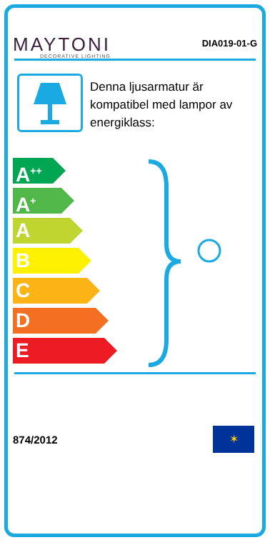MAYTONI
DECORATIVE LIGHTING
DIA019-01-G
Denna ljusarmatur är kompatibel med lampor av energiklass:
A<sup>++</sup>
A<sup>+</sup>
A
B
C
D
E
874/2012
✶